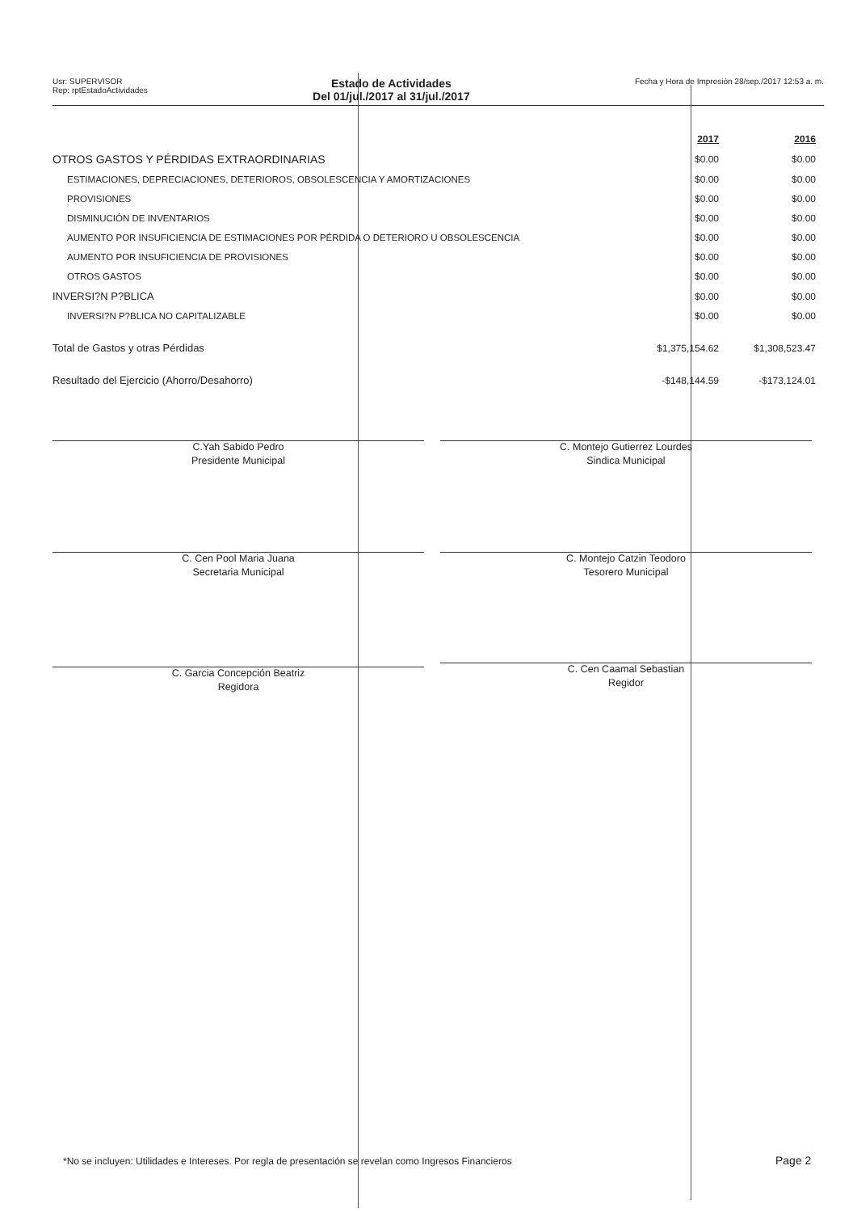Usr: SUPERVISOR
Rep: rptEstadoActividades
Estado de Actividades
Del 01/jul./2017 al 31/jul./2017
Fecha y Hora de Impresión 28/sep./2017 12:53 a. m.
| | 2017 | 2016 |
| OTROS GASTOS Y PÉRDIDAS EXTRAORDINARIAS | $0.00 | $0.00 |
| ESTIMACIONES, DEPRECIACIONES, DETERIOROS, OBSOLESCENCIA Y AMORTIZACIONES | $0.00 | $0.00 |
| PROVISIONES | $0.00 | $0.00 |
| DISMINUCIÓN DE INVENTARIOS | $0.00 | $0.00 |
| AUMENTO POR INSUFICIENCIA DE ESTIMACIONES POR PÉRDIDA O DETERIORO U OBSOLESCENCIA | $0.00 | $0.00 |
| AUMENTO POR INSUFICIENCIA DE PROVISIONES | $0.00 | $0.00 |
| OTROS GASTOS | $0.00 | $0.00 |
| INVERSI?N P?BLICA | $0.00 | $0.00 |
| INVERSI?N P?BLICA NO CAPITALIZABLE | $0.00 | $0.00 |
| Total de Gastos y otras Pérdidas | $1,375,154.62 | $1,308,523.47 |
| Resultado del Ejercicio (Ahorro/Desahorro) | -$148,144.59 | -$173,124.01 |
C.Yah Sabido Pedro
Presidente Municipal
C. Montejo Gutierrez Lourdes
Sindica Municipal
C. Cen Pool Maria Juana
Secretaria Municipal
C. Montejo Catzin Teodoro
Tesorero Municipal
C. Garcia Concepción Beatriz
Regidora
C. Cen Caamal Sebastian
Regidor
*No se incluyen: Utilidades e Intereses. Por regla de presentación se revelan como Ingresos Financieros
Page 2